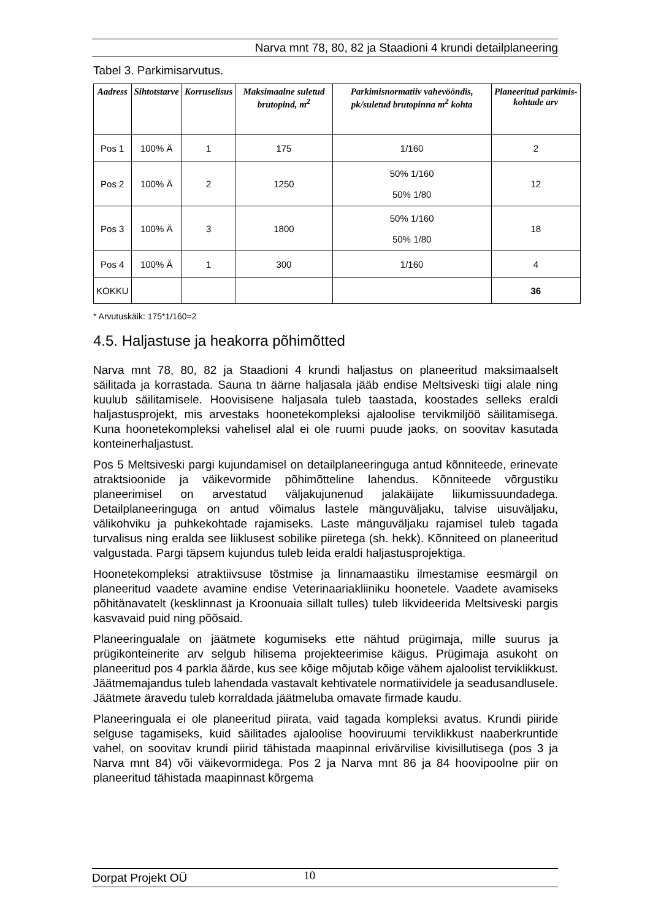Narva mnt 78, 80, 82 ja Staadioni 4 krundi detailplaneering
Tabel 3. Parkimisarvutus.
| Aadress | Sihtotstarve | Korruselisus | Maksimaalne suletud brutopind, m<sup>2</sup> | Parkimisnormatiiv vahevööndis, pk/suletud brutopinna m<sup>2</sup> kohta | Planeeritud parkimis-kohtade arv |
| --- | --- | --- | --- | --- | --- |
| Pos 1 | 100% Ä | 1 | 175 | 1/160 | 2 |
| Pos 2 | 100% Ä | 2 | 1250 | 50% 1/160 50% 1/80 | 12 |
| Pos 3 | 100% Ä | 3 | 1800 | 50% 1/160 50% 1/80 | 18 |
| Pos 4 | 100% Ä | 1 | 300 | 1/160 | 4 |
| KOKKU | | | | | 36 |
* Arvutuskäik: 175*1/160=2
4.5. Haljastuse ja heakorra põhimõtted
Narva mnt 78, 80, 82 ja Staadioni 4 krundi haljastus on planeeritud maksimaalselt säilitada ja korrastada. Sauna tn äärne haljasala jääb endise Meltsiveski tiigi alale ning kuulub säilitamisele. Hoovisisene haljasala tuleb taastada, koostades selleks eraldi haljastusprojekt, mis arvestaks hoonetekompleksi ajaloolise tervikmiljöö säilitamisega. Kuna hoonetekompleksi vahelisel alal ei ole ruumi puude jaoks, on soovitav kasutada konteinerhaljastust.
Pos 5 Meltsiveski pargi kujundamisel on detailplaneeringuga antud kõnniteede, erinevate atraktsioonide ja väikevormide põhimõtteline lahendus. Kõnniteede võrgustiku planeerimisel on arvestatud väljakujunenud jalakäijate liikumissuundadega. Detailplaneeringuga on antud võimalus lastele mänguväljaku, talvise uisuväljaku, välikohviku ja puhkekohtade rajamiseks. Laste mänguväljaku rajamisel tuleb tagada turvalisus ning eralda see liiklusest sobilike piiretega (sh. hekk). Kõnniteed on planeeritud valgustada. Pargi täpsem kujundus tuleb leida eraldi haljastusprojektiga.
Hoonetekompleksi atraktiivsuse tõstmise ja linnamaastiku ilmestamise eesmärgil on planeeritud vaadete avamine endise Veterinaariakliiniku hoonetele. Vaadete avamiseks põhitänavatelt (kesklinnast ja Kroonuaia sillalt tulles) tuleb likvideerida Meltsiveski pargis kasvavaid puid ning põõsaid.
Planeeringualale on jäätmete kogumiseks ette nähtud prügimaja, mille suurus ja prügikonteinerite arv selgub hilisema projekteerimise käigus. Prügimaja asukoht on planeeritud pos 4 parkla äärde, kus see kõige mõjutab kõige vähem ajaloolist terviklikkust. Jäätmemajandus tuleb lahendada vastavalt kehtivatele normatiividele ja seadusandlusele. Jäätmete äravedu tuleb korraldada jäätmeluba omavate firmade kaudu.
Planeeringuala ei ole planeeritud piirata, vaid tagada kompleksi avatus. Krundi piiride selguse tagamiseks, kuid säilitades ajaloolise hooviruumi terviklikkust naaberkruntide vahel, on soovitav krundi piirid tähistada maapinnal erivärvilise kivisillutisega (pos 3 ja Narva mnt 84) või väikevormidega. Pos 2 ja Narva mnt 86 ja 84 hoovipoolne piir on planeeritud tähistada maapinnast kõrgema
Dorpat Projekt OÜ 10